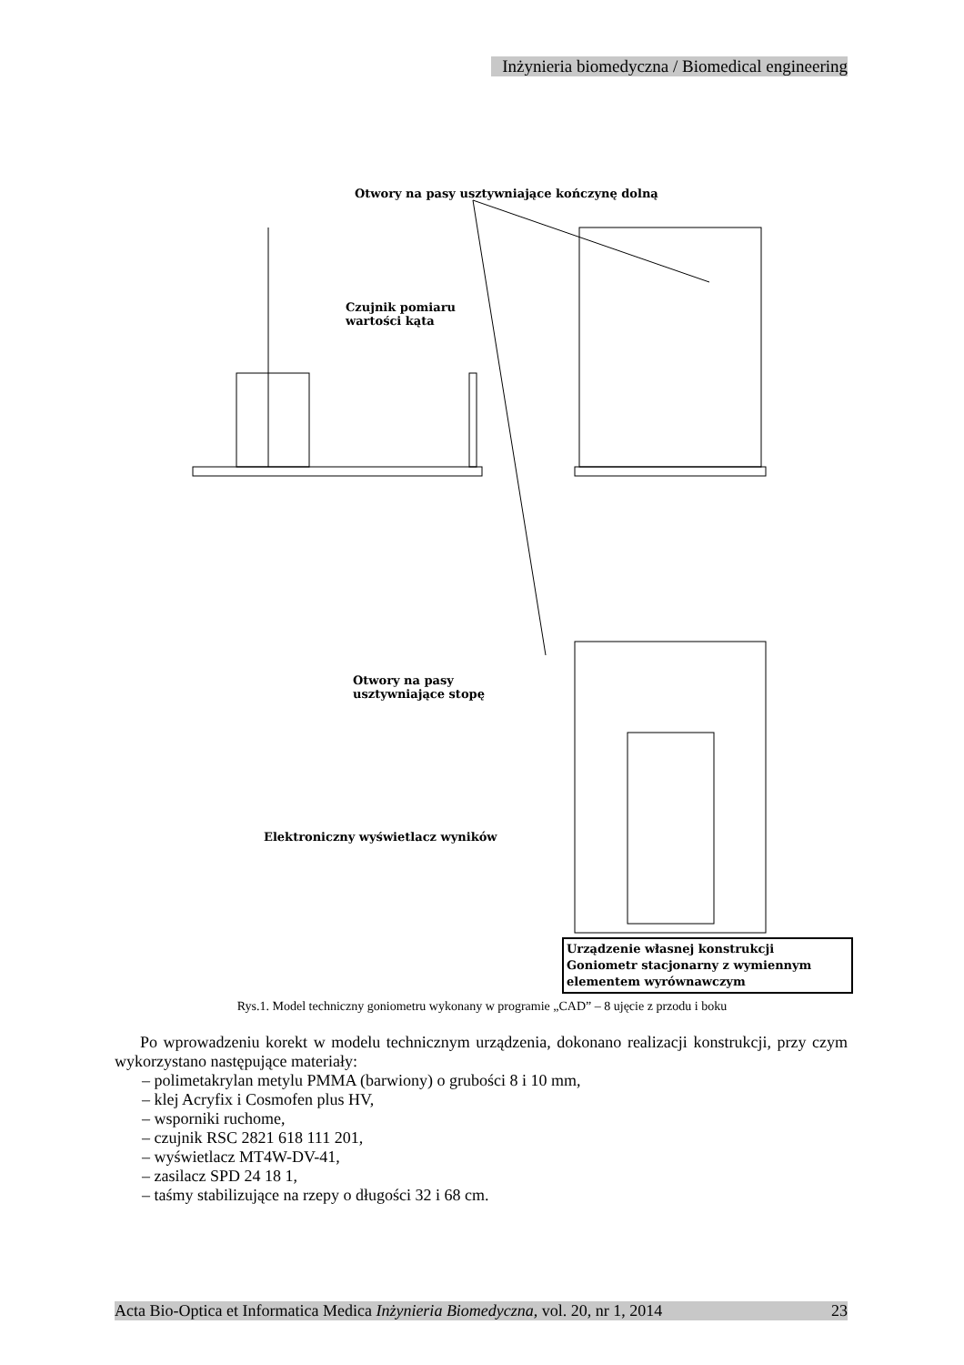Inżynieria biomedyczna / Biomedical engineering
Otwory na pasy usztywniające kończynę dolną
Czujnik pomiaru
wartości kąta
Otwory na pasy
usztywniające stopę
Elektroniczny wyświetlacz wyników
Urządzenie własnej konstrukcji
Goniometr stacjonarny z wymiennym elementem wyrównawczym
Rys.1. Model techniczny goniometru wykonany w programie „CAD” – 8 ujęcie z przodu i boku
Po wprowadzeniu korekt w modelu technicznym urządzenia, dokonano realizacji konstrukcji, przy czym wykorzystano następujące materiały:
– polimetakrylan metylu PMMA (barwiony) o grubości 8 i 10 mm,
– klej Acryfix i Cosmofen plus HV,
– wsporniki ruchome,
– czujnik RSC 2821 618 111 201,
– wyświetlacz MT4W-DV-41,
– zasilacz SPD 24 18 1,
– taśmy stabilizujące na rzepy o długości 32 i 68 cm.
Acta Bio-Optica et Informatica Medica Inżynieria Biomedyczna, vol. 20, nr 1, 2014 23